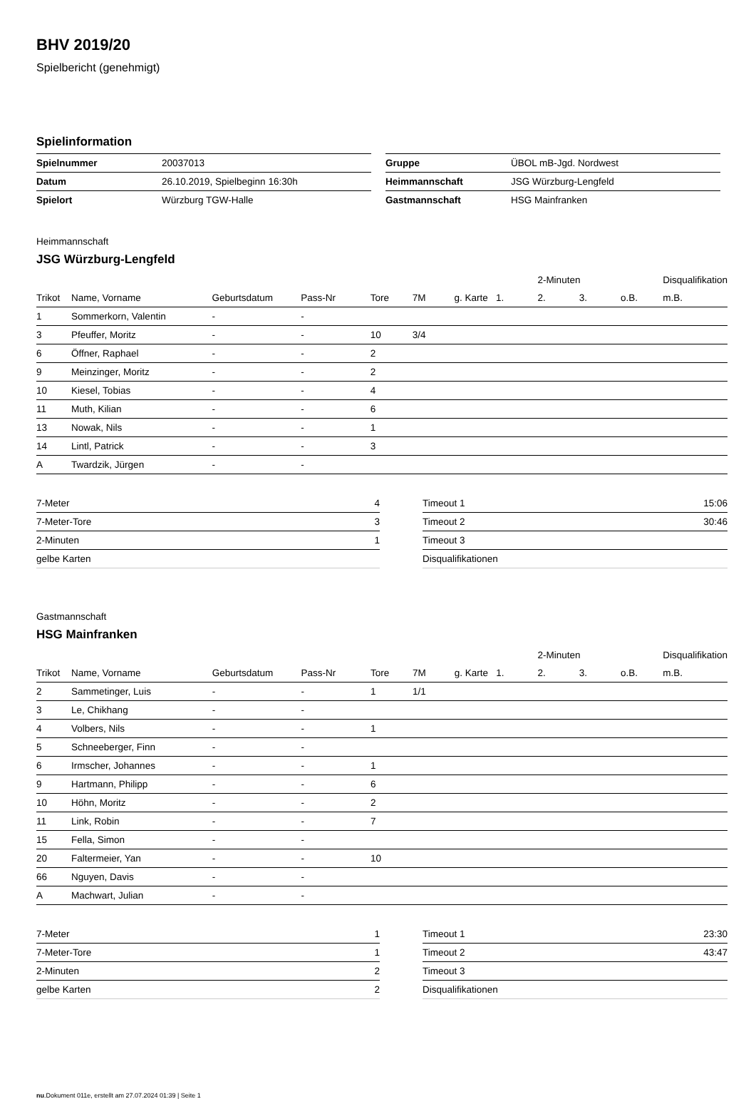BHV 2019/20
Spielbericht (genehmigt)
Spielinformation
| Spielnummer | 20037013 |
| Datum | 26.10.2019, Spielbeginn 16:30h |
| Spielort | Würzburg TGW-Halle |
| Gruppe | ÜBOL mB-Jgd. Nordwest |
| Heimmannschaft | JSG Würzburg-Lengfeld |
| Gastmannschaft | HSG Mainfranken |
Heimmannschaft
JSG Würzburg-Lengfeld
| | | | | | | | | 2-Minuten | | | Disqualifikation |
| --- | --- | --- | --- | --- | --- | --- | --- | --- | --- | --- | --- |
| Trikot | Name, Vorname | Geburtsdatum | Pass-Nr | Tore | 7M | g. Karte | 1. | 2. | 3. | o.B. | m.B. |
| 1 | Sommerkorn, Valentin | - | - | | | | | | | | |
| 3 | Pfeuffer, Moritz | - | - | 10 | 3/4 | | | | | | |
| 6 | Öffner, Raphael | - | - | 2 | | | | | | | |
| 9 | Meinzinger, Moritz | - | - | 2 | | | | | | | |
| 10 | Kiesel, Tobias | - | - | 4 | | | | | | | |
| 11 | Muth, Kilian | - | - | 6 | | | | | | | |
| 13 | Nowak, Nils | - | - | 1 | | | | | | | |
| 14 | Lintl, Patrick | - | - | 3 | | | | | | | |
| A | Twardzik, Jürgen | - | - | | | | | | | | |
| 7-Meter | 4 |
| 7-Meter-Tore | 3 |
| 2-Minuten | 1 |
| gelbe Karten | |
| Timeout 1 | 15:06 |
| Timeout 2 | 30:46 |
| Timeout 3 | |
| Disqualifikationen | |
Gastmannschaft
HSG Mainfranken
| | | | | | | | | 2-Minuten | | | Disqualifikation |
| --- | --- | --- | --- | --- | --- | --- | --- | --- | --- | --- | --- |
| Trikot | Name, Vorname | Geburtsdatum | Pass-Nr | Tore | 7M | g. Karte | 1. | 2. | 3. | o.B. | m.B. |
| 2 | Sammetinger, Luis | - | - | 1 | 1/1 | | | | | | |
| 3 | Le, Chikhang | - | - | | | | | | | | |
| 4 | Volbers, Nils | - | - | 1 | | | | | | | |
| 5 | Schneeberger, Finn | - | - | | | | | | | | |
| 6 | Irmscher, Johannes | - | - | 1 | | | | | | | |
| 9 | Hartmann, Philipp | - | - | 6 | | | | | | | |
| 10 | Höhn, Moritz | - | - | 2 | | | | | | | |
| 11 | Link, Robin | - | - | 7 | | | | | | | |
| 15 | Fella, Simon | - | - | | | | | | | | |
| 20 | Faltermeier, Yan | - | - | 10 | | | | | | | |
| 66 | Nguyen, Davis | - | - | | | | | | | | |
| A | Machwart, Julian | - | - | | | | | | | | |
| 7-Meter | 1 |
| 7-Meter-Tore | 1 |
| 2-Minuten | 2 |
| gelbe Karten | 2 |
| Timeout 1 | 23:30 |
| Timeout 2 | 43:47 |
| Timeout 3 | |
| Disqualifikationen | |
nu.Dokument 011e, erstellt am 27.07.2024 01:39 | Seite 1